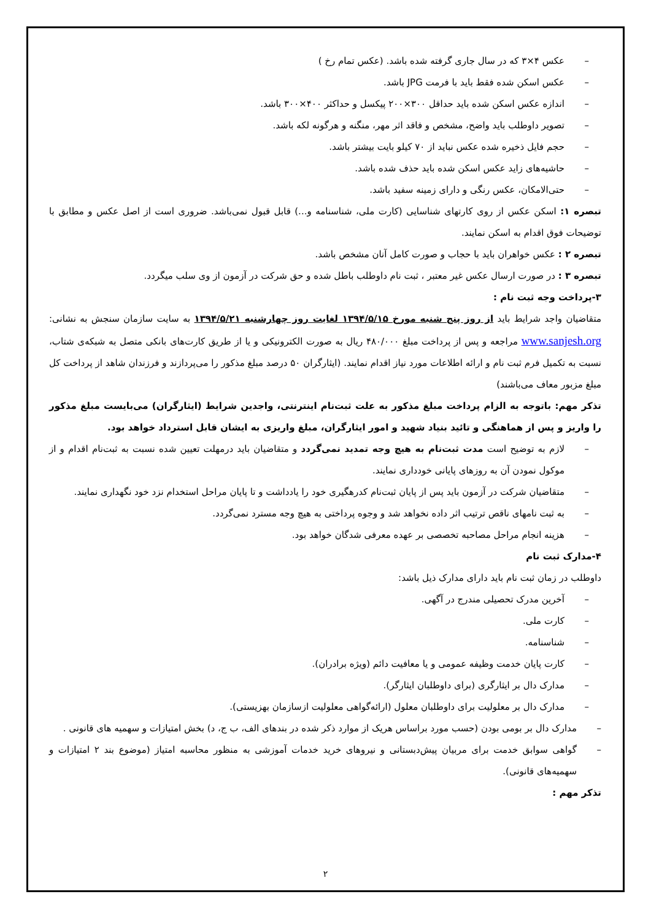– عکس ۴×۳ که در سال جاری گرفته شده باشد. (عکس تمام رخ )
– عکس اسکن شده فقط باید با فرمت JPG باشد.
– اندازه عکس اسکن شده باید حداقل ۳۰۰×۲۰۰ پیکسل و حداکثر ۴۰۰×۳۰۰ باشد.
– تصویر داوطلب باید واضح، مشخص و فاقد اثر مهر، منگنه و هرگونه لکه باشد.
– حجم فایل ذخیره شده عکس نباید از ۷۰ کیلو بایت بیشتر باشد.
– حاشیه‌های زاید عکس اسکن شده باید حذف شده باشد.
– حتی‌الامکان، عکس رنگی و دارای زمینه سفید باشد.
تبصره ۱: اسکن عکس از روی کارتهای شناسایی (کارت ملی، شناسنامه و...) قابل قبول نمی‌باشد. ضروری است از اصل عکس و مطابق با توضیحات فوق اقدام به اسکن نمایند.
تبصره ۲ : عکس خواهران باید با حجاب و صورت کامل آنان مشخص باشد.
تبصره ۳ : در صورت ارسال عکس غیر معتبر ، ثبت نام داوطلب باطل شده و حق شرکت در آزمون از وی سلب میگردد.
۳-پرداخت وجه ثبت نام :
متقاضیان واجد شرایط باید از روز پنج شنبه مورخ ۱۳۹۴/۵/۱۵ لغایت روز چهارشنبه ۱۳۹۴/۵/۲۱ به سایت سازمان سنجش به نشانی: www.sanjesh.org مراجعه و پس از پرداخت مبلغ ۴۸۰/۰۰۰ ریال به صورت الکترونیکی و یا از طریق کارت‌های بانکی متصل به شبکه‌ی شتاب، نسبت به تکمیل فرم ثبت نام و ارائه اطلاعات مورد نیاز اقدام نمایند. (ایثارگران ۵۰ درصد مبلغ مذکور را می‌پردازند و فرزندان شاهد از پرداخت کل مبلغ مزبور معاف می‌باشند)
تذکر مهم: باتوجه به الزام پرداخت مبلغ مذکور به علت ثبت‌نام اینترنتی، واجدین شرایط (ایثارگران) می‌بایست مبلغ مذکور را واریز و پس از هماهنگی و تائید بنیاد شهید و امور ایثارگران، مبلغ واریزی به ایشان قابل استرداد خواهد بود.
– لازم به توضیح است مدت ثبت‌نام به هیچ وجه تمدید نمی‌گردد و متقاضیان باید درمهلت تعیین شده نسبت به ثبت‌نام اقدام و از موکول نمودن آن به روزهای پایانی خودداری نمایند.
– متقاضیان شرکت در آزمون باید پس از پایان ثبت‌نام کدرهگیری خود را یادداشت و تا پایان مراحل استخدام نزد خود نگهداری نمایند.
– به ثبت نامهای ناقص ترتیب اثر داده نخواهد شد و وجوه پرداختی به هیچ وجه مسترد نمی‌گردد.
– هزینه انجام مراحل مصاحبه تخصصی بر عهده معرفی شدگان خواهد بود.
۴-مدارک ثبت نام
داوطلب در زمان ثبت نام باید دارای مدارک ذیل باشد:
– آخرین مدرک تحصیلی مندرج در آگهی.
– کارت ملی.
– شناسنامه.
– کارت پایان خدمت وظیفه عمومی و یا معافیت دائم (ویژه برادران).
– مدارک دال بر ایثارگری (برای داوطلبان ایثارگر).
– مدارک دال بر معلولیت برای داوطلبان معلول (ارائه‌گواهی معلولیت ازسازمان بهزیستی).
– مدارک دال بر بومی بودن (حسب مورد براساس هریک از موارد ذکر شده در بندهای الف، ب ج، د) بخش امتیازات و سهمیه های قانونی .
– گواهی سوابق خدمت برای مربیان پیش‌دبستانی و نیروهای خرید خدمات آموزشی به منظور محاسبه امتیاز (موضوع بند ۲ امتیازات و سهمیه‌های قانونی).
تذکر مهم :
۲